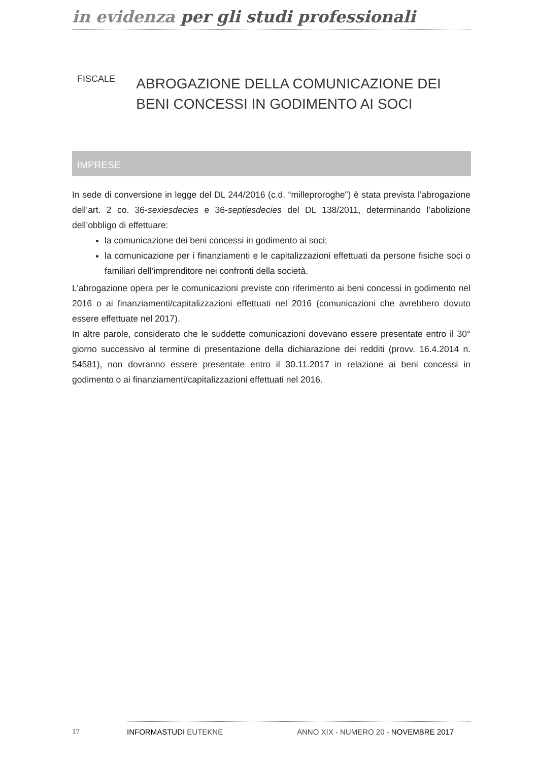in evidenza per gli studi professionali
FISCALE
ABROGAZIONE DELLA COMUNICAZIONE DEI BENI CONCESSI IN GODIMENTO AI SOCI
IMPRESE
In sede di conversione in legge del DL 244/2016 (c.d. “milleproroghe”) è stata prevista l’abrogazione dell’art. 2 co. 36-sexiesdecies e 36-septiesdecies del DL 138/2011, determinando l’abolizione dell’obbligo di effettuare:
la comunicazione dei beni concessi in godimento ai soci;
la comunicazione per i finanziamenti e le capitalizzazioni effettuati da persone fisiche soci o familiari dell’imprenditore nei confronti della società.
L’abrogazione opera per le comunicazioni previste con riferimento ai beni concessi in godimento nel 2016 o ai finanziamenti/capitalizzazioni effettuati nel 2016 (comunicazioni che avrebbero dovuto essere effettuate nel 2017).
In altre parole, considerato che le suddette comunicazioni dovevano essere presentate entro il 30° giorno successivo al termine di presentazione della dichiarazione dei redditi (provv. 16.4.2014 n. 54581), non dovranno essere presentate entro il 30.11.2017 in relazione ai beni concessi in godimento o ai finanziamenti/capitalizzazioni effettuati nel 2016.
17 INFORMASTUDI EUTEKNE
ANNO XIX - NUMERO 20 - NOVEMBRE 2017